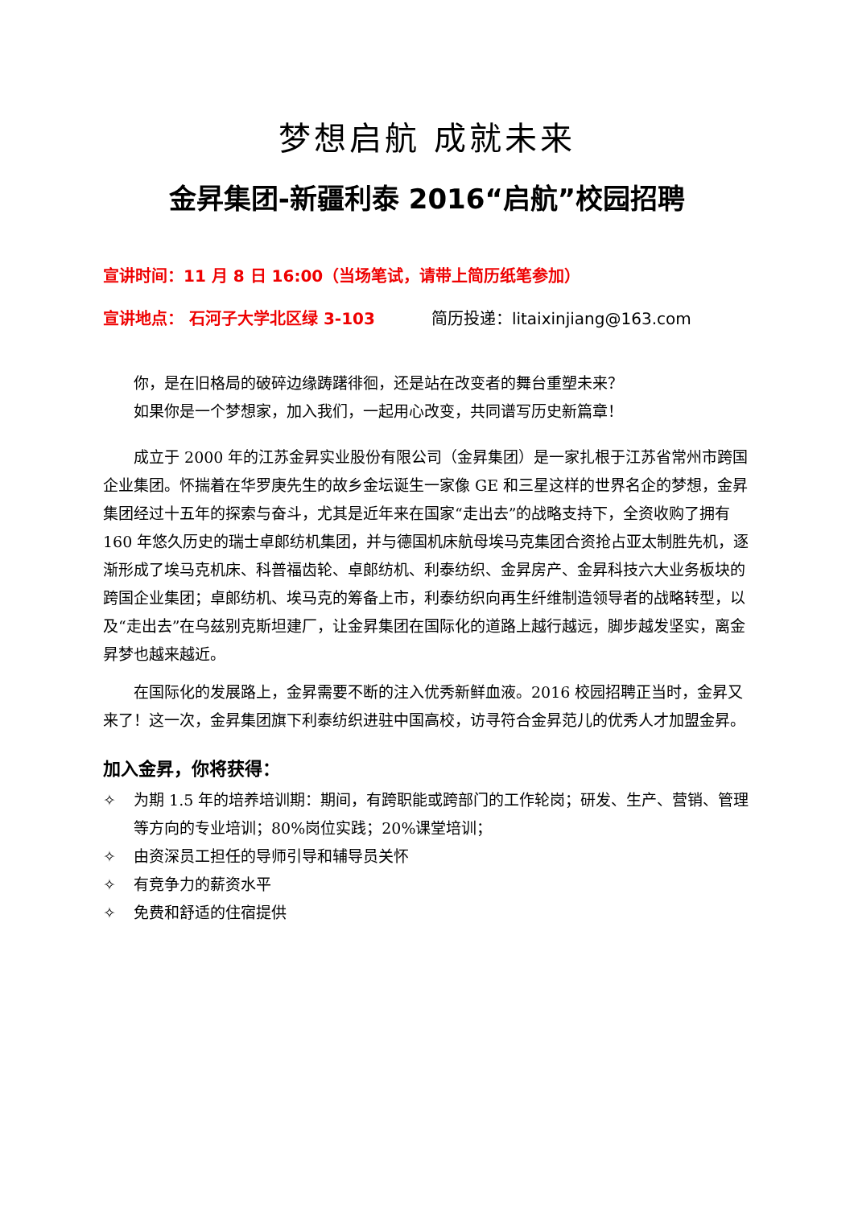梦想启航 成就未来
金昇集团-新疆利泰 2016“启航”校园招聘
宣讲时间：11 月 8 日 16:00（当场笔试，请带上简历纸笔参加）
宣讲地点： 石河子大学北区绿 3-103 简历投递：litaixinjiang@163.com
你，是在旧格局的破碎边缘踌躇徘徊，还是站在改变者的舞台重塑未来？
如果你是一个梦想家，加入我们，一起用心改变，共同谱写历史新篇章！
成立于 2000 年的江苏金昇实业股份有限公司（金昇集团）是一家扎根于江苏省常州市跨国企业集团。怀揣着在华罗庚先生的故乡金坛诞生一家像 GE 和三星这样的世界名企的梦想，金昇集团经过十五年的探索与奋斗，尤其是近年来在国家“走出去”的战略支持下，全资收购了拥有 160 年悠久历史的瑞士卓郎纺机集团，并与德国机床航母埃马克集团合资抢占亚太制胜先机，逐渐形成了埃马克机床、科普福齿轮、卓郎纺机、利泰纺织、金昇房产、金昇科技六大业务板块的跨国企业集团；卓郎纺机、埃马克的筹备上市，利泰纺织向再生纤维制造领导者的战略转型，以及“走出去”在乌兹别克斯坦建厂，让金昇集团在国际化的道路上越行越远，脚步越发坚实，离金昇梦也越来越近。
在国际化的发展路上，金昇需要不断的注入优秀新鲜血液。2016 校园招聘正当时，金昇又来了！这一次，金昇集团旗下利泰纺织进驻中国高校，访寻符合金昇范儿的优秀人才加盟金昇。
加入金昇，你将获得：
✧ 为期 1.5 年的培养培训期：期间，有跨职能或跨部门的工作轮岗；研发、生产、营销、管理等方向的专业培训；80%岗位实践；20%课堂培训；
✧ 由资深员工担任的导师引导和辅导员关怀
✧ 有竞争力的薪资水平
✧ 免费和舒适的住宿提供